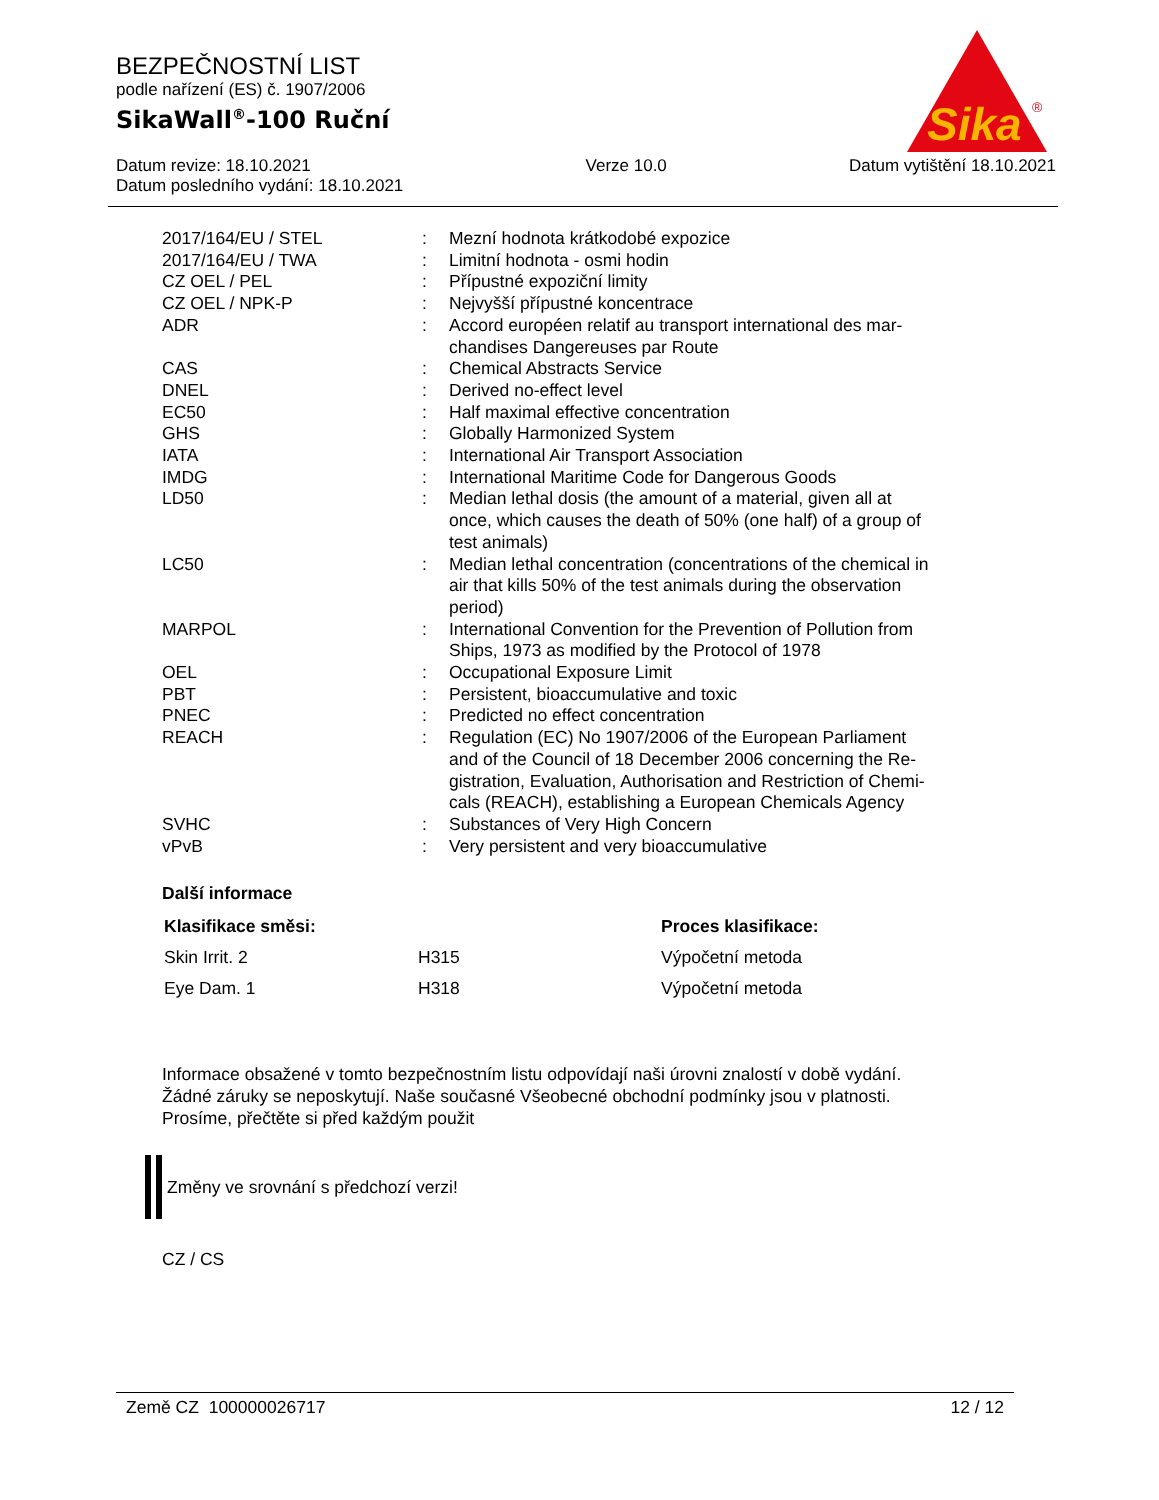Sika
®
BEZPEČNOSTNÍ LIST
podle nařízení (ES) č. 1907/2006
SikaWall<sup>®</sup>-100 Ruční
Datum revize: 18.10.2021
Datum posledního vydání: 18.10.2021
Verze 10.0 Datum vytištění 18.10.2021
| 2017/164/EU / STEL | : | Mezní hodnota krátkodobé expozice |
| 2017/164/EU / TWA | : | Limitní hodnota - osmi hodin |
| CZ OEL / PEL | : | Přípustné expoziční limity |
| CZ OEL / NPK-P | : | Nejvyšší přípustné koncentrace |
| ADR | : | Accord européen relatif au transport international des mar- chandises Dangereuses par Route |
| CAS | : | Chemical Abstracts Service |
| DNEL | : | Derived no-effect level |
| EC50 | : | Half maximal effective concentration |
| GHS | : | Globally Harmonized System |
| IATA | : | International Air Transport Association |
| IMDG | : | International Maritime Code for Dangerous Goods |
| LD50 | : | Median lethal dosis (the amount of a material, given all at once, which causes the death of 50% (one half) of a group of test animals) |
| LC50 | : | Median lethal concentration (concentrations of the chemical in air that kills 50% of the test animals during the observation period) |
| MARPOL | : | International Convention for the Prevention of Pollution from Ships, 1973 as modified by the Protocol of 1978 |
| OEL | : | Occupational Exposure Limit |
| PBT | : | Persistent, bioaccumulative and toxic |
| PNEC | : | Predicted no effect concentration |
| REACH | : | Regulation (EC) No 1907/2006 of the European Parliament and of the Council of 18 December 2006 concerning the Re- gistration, Evaluation, Authorisation and Restriction of Chemi- cals (REACH), establishing a European Chemicals Agency |
| SVHC | : | Substances of Very High Concern |
| vPvB | : | Very persistent and very bioaccumulative |
Další informace
| Klasifikace směsi: | | Proces klasifikace: |
| --- | --- | --- |
| Skin Irrit. 2 | H315 | Výpočetní metoda |
| Eye Dam. 1 | H318 | Výpočetní metoda |
Informace obsažené v tomto bezpečnostním listu odpovídají naši úrovni znalostí v době vydání.
Žádné záruky se neposkytují. Naše současné Všeobecné obchodní podmínky jsou v platnosti.
Prosíme, přečtěte si před každým použit
Změny ve srovnání s předchozí verzi!
CZ / CS
Země CZ 100000026717 12 / 12